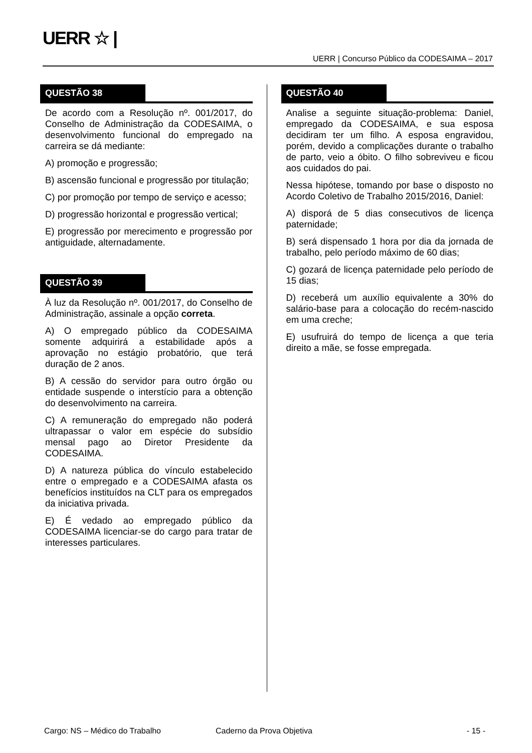UERR ☆ |
UERR | Concurso Público da CODESAIMA – 2017
QUESTÃO 38
De acordo com a Resolução nº. 001/2017, do Conselho de Administração da CODESAIMA, o desenvolvimento funcional do empregado na carreira se dá mediante:
A) promoção e progressão;
B) ascensão funcional e progressão por titulação;
C) por promoção por tempo de serviço e acesso;
D) progressão horizontal e progressão vertical;
E) progressão por merecimento e progressão por antiguidade, alternadamente.
QUESTÃO 39
À luz da Resolução nº. 001/2017, do Conselho de Administração, assinale a opção correta.
A) O empregado público da CODESAIMA somente adquirirá a estabilidade após a aprovação no estágio probatório, que terá duração de 2 anos.
B) A cessão do servidor para outro órgão ou entidade suspende o interstício para a obtenção do desenvolvimento na carreira.
C) A remuneração do empregado não poderá ultrapassar o valor em espécie do subsídio mensal pago ao Diretor Presidente da CODESAIMA.
D) A natureza pública do vínculo estabelecido entre o empregado e a CODESAIMA afasta os benefícios instituídos na CLT para os empregados da iniciativa privada.
E) É vedado ao empregado público da CODESAIMA licenciar-se do cargo para tratar de interesses particulares.
QUESTÃO 40
Analise a seguinte situação-problema: Daniel, empregado da CODESAIMA, e sua esposa decidiram ter um filho. A esposa engravidou, porém, devido a complicações durante o trabalho de parto, veio a óbito. O filho sobreviveu e ficou aos cuidados do pai.
Nessa hipótese, tomando por base o disposto no Acordo Coletivo de Trabalho 2015/2016, Daniel:
A) disporá de 5 dias consecutivos de licença paternidade;
B) será dispensado 1 hora por dia da jornada de trabalho, pelo período máximo de 60 dias;
C) gozará de licença paternidade pelo período de 15 dias;
D) receberá um auxílio equivalente a 30% do salário-base para a colocação do recém-nascido em uma creche;
E) usufruirá do tempo de licença a que teria direito a mãe, se fosse empregada.
Cargo: NS – Médico do Trabalho Caderno da Prova Objetiva - 15 -